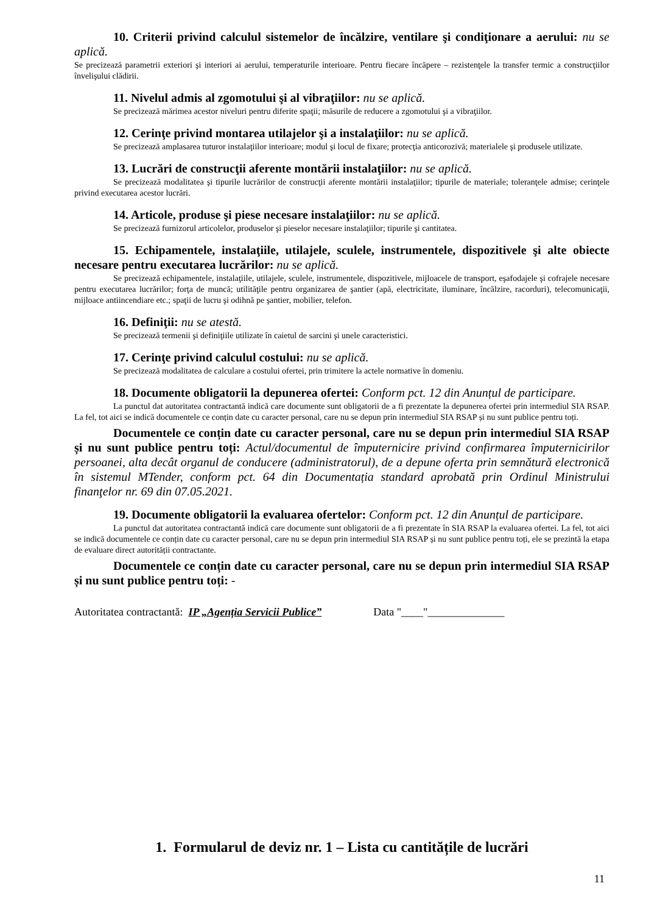10. Criterii privind calculul sistemelor de încălzire, ventilare şi condiţionare a aerului: nu se aplică.
Se precizează parametrii exteriori şi interiori ai aerului, temperaturile interioare. Pentru fiecare încăpere – rezistenţele la transfer termic a construcţiilor învelişului clădirii.
11. Nivelul admis al zgomotului şi al vibraţiilor: nu se aplică.
Se precizează mărimea acestor niveluri pentru diferite spaţii; măsurile de reducere a zgomotului şi a vibraţiilor.
12. Cerinţe privind montarea utilajelor şi a instalaţiilor: nu se aplică.
Se precizează amplasarea tuturor instalaţiilor interioare; modul şi locul de fixare; protecţia anticorozivă; materialele şi produsele utilizate.
13. Lucrări de construcţii aferente montării instalaţiilor: nu se aplică.
Se precizează modalitatea şi tipurile lucrărilor de construcţii aferente montării instalaţiilor; tipurile de materiale; toleranţele admise; cerinţele privind executarea acestor lucrări.
14. Articole, produse şi piese necesare instalaţiilor: nu se aplică.
Se precizează furnizorul articolelor, produselor şi pieselor necesare instalaţiilor; tipurile şi cantitatea.
15. Echipamentele, instalaţiile, utilajele, sculele, instrumentele, dispozitivele şi alte obiecte necesare pentru executarea lucrărilor: nu se aplică.
Se precizează echipamentele, instalaţiile, utilajele, sculele, instrumentele, dispozitivele, mijloacele de transport, eşafodajele şi cofrajele necesare pentru executarea lucrărilor; forţa de muncă; utilităţile pentru organizarea de şantier (apă, electricitate, iluminare, încălzire, racorduri), telecomunicaţii, mijloace antiincendiare etc.; spaţii de lucru şi odihnă pe şantier, mobilier, telefon.
16. Definiţii: nu se atestă.
Se precizează termenii şi definiţiile utilizate în caietul de sarcini şi unele caracteristici.
17. Cerinţe privind calculul costului: nu se aplică.
Se precizează modalitatea de calculare a costului ofertei, prin trimitere la actele normative în domeniu.
18. Documente obligatorii la depunerea ofertei: Conform pct. 12 din Anunțul de participare.
La punctul dat autoritatea contractantă indică care documente sunt obligatorii de a fi prezentate la depunerea ofertei prin intermediul SIA RSAP. La fel, tot aici se indică documentele ce conțin date cu caracter personal, care nu se depun prin intermediul SIA RSAP și nu sunt publice pentru toți.
Documentele ce conțin date cu caracter personal, care nu se depun prin intermediul SIA RSAP și nu sunt publice pentru toți: Actul/documentul de împuternicire privind confirmarea împuternicirilor persoanei, alta decât organul de conducere (administratorul), de a depune oferta prin semnătură electronică în sistemul MTender, conform pct. 64 din Documentația standard aprobată prin Ordinul Ministrului finanţelor nr. 69 din 07.05.2021.
19. Documente obligatorii la evaluarea ofertelor: Conform pct. 12 din Anunțul de participare.
La punctul dat autoritatea contractantă indică care documente sunt obligatorii de a fi prezentate în SIA RSAP la evaluarea ofertei. La fel, tot aici se indică documentele ce conțin date cu caracter personal, care nu se depun prin intermediul SIA RSAP și nu sunt publice pentru toți, ele se prezintă la etapa de evaluare direct autorității contractante.
Documentele ce conțin date cu caracter personal, care nu se depun prin intermediul SIA RSAP și nu sunt publice pentru toți: -
Autoritatea contractantă: IP „Agenția Servicii Publice” Data "____"______________
1. Formularul de deviz nr. 1 – Lista cu cantitățile de lucrări
11